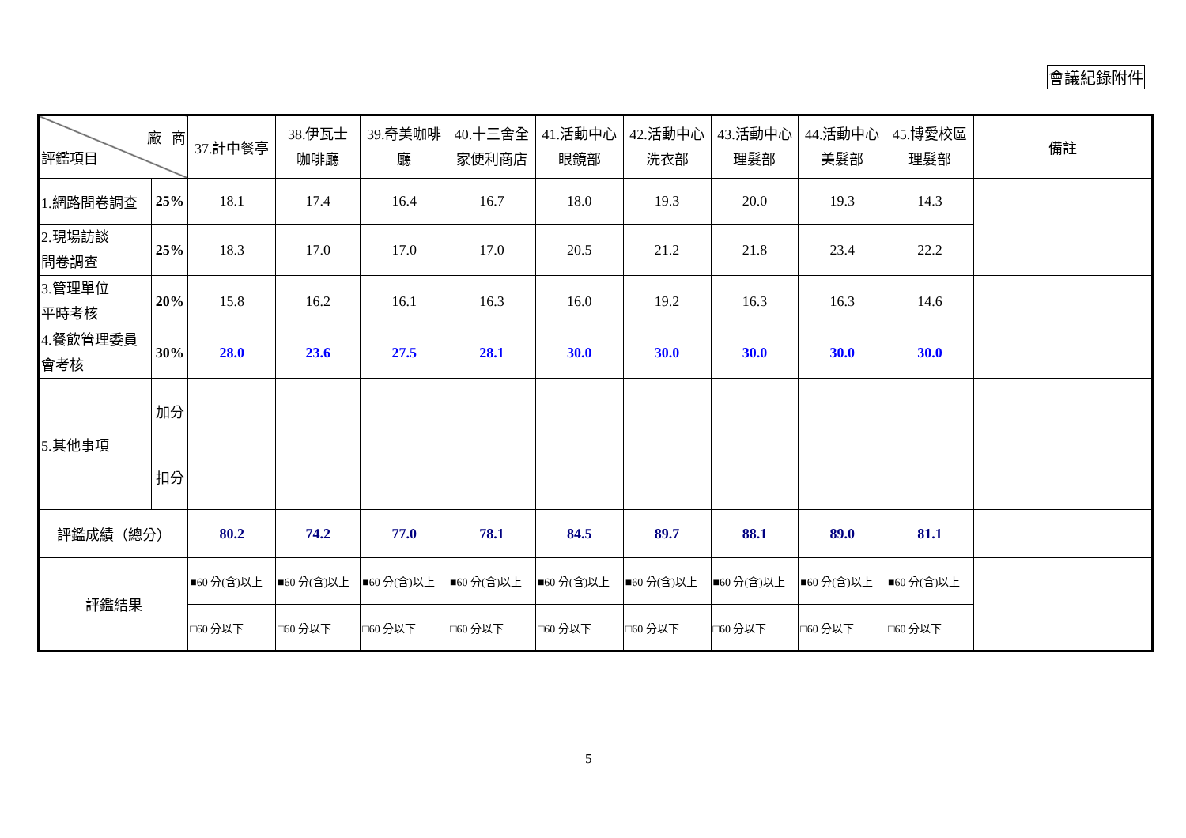會議紀錄附件
| 廠 商 評鑑項目 | | 37.計中餐亭 | 38.伊瓦士 咖啡廳 | 39.奇美咖啡 廳 | 40.十三舍全 家便利商店 | 41.活動中心 眼鏡部 | 42.活動中心 洗衣部 | 43.活動中心 理髮部 | 44.活動中心 美髮部 | 45.博愛校區 理髮部 | 備註 |
| --- | --- | --- | --- | --- | --- | --- | --- | --- | --- | --- | --- |
| 1.網路問卷調查 | 25% | 18.1 | 17.4 | 16.4 | 16.7 | 18.0 | 19.3 | 20.0 | 19.3 | 14.3 | |
| 2.現場訪談 問卷調查 | 25% | 18.3 | 17.0 | 17.0 | 17.0 | 20.5 | 21.2 | 21.8 | 23.4 | 22.2 | |
| 3.管理單位 平時考核 | 20% | 15.8 | 16.2 | 16.1 | 16.3 | 16.0 | 19.2 | 16.3 | 16.3 | 14.6 | |
| 4.餐飲管理委員 會考核 | 30% | 28.0 | 23.6 | 27.5 | 28.1 | 30.0 | 30.0 | 30.0 | 30.0 | 30.0 | |
| 5.其他事項 | 加分 | | | | | | | | | | |
| | 扣分 | | | | | | | | | | |
| 評鑑成績（總分） | | 80.2 | 74.2 | 77.0 | 78.1 | 84.5 | 89.7 | 88.1 | 89.0 | 81.1 | |
| 評鑑結果 | | ■60 分(含)以上 | ■60 分(含)以上 | ■60 分(含)以上 | ■60 分(含)以上 | ■60 分(含)以上 | ■60 分(含)以上 | ■60 分(含)以上 | ■60 分(含)以上 | ■60 分(含)以上 | |
| | | □60 分以下 | □60 分以下 | □60 分以下 | □60 分以下 | □60 分以下 | □60 分以下 | □60 分以下 | □60 分以下 | □60 分以下 | |
5